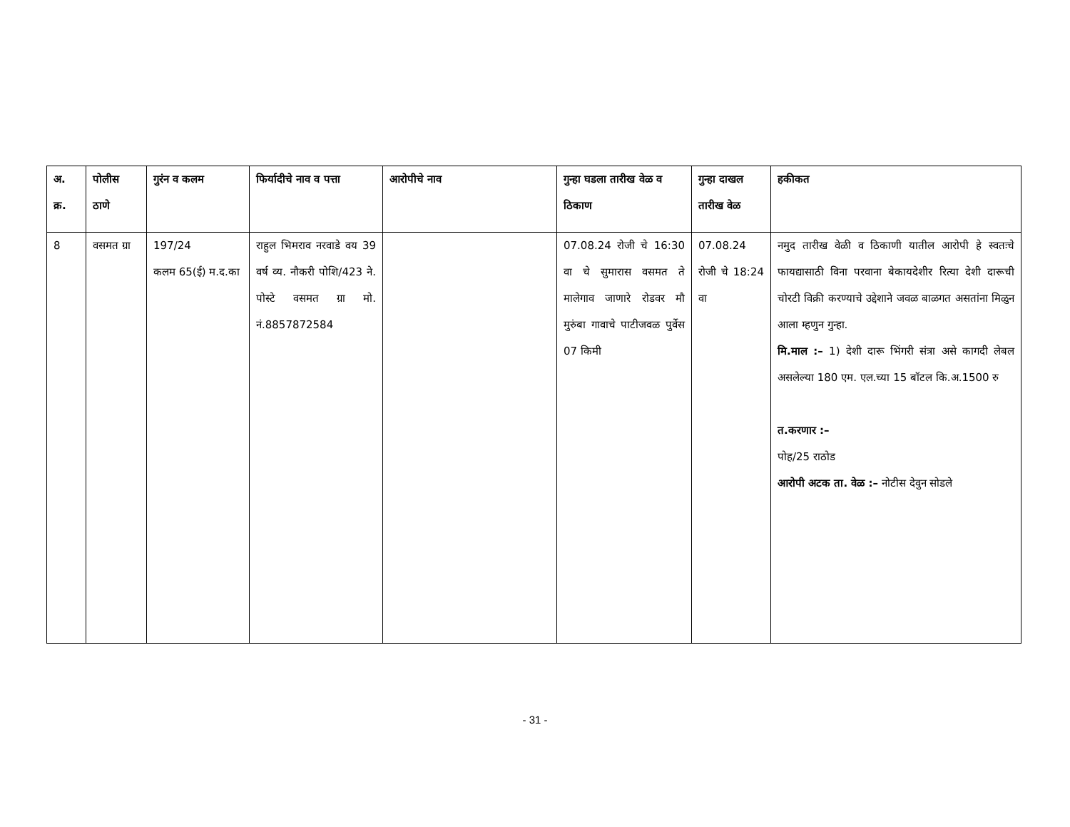| अ. क्र. | पोलीस ठाणे | गुरंन व कलम | फिर्यादीचे नाव व पत्ता | आरोपीचे नाव | गुन्हा घडला तारीख वेळ व ठिकाण | गुन्हा दाखल तारीख वेळ | हकीकत |
| --- | --- | --- | --- | --- | --- | --- | --- |
| 8 | वसमत ग्रा | 197/24 कलम 65(ई) म.द.का | राहुल भिमराव नरवाडे वय 39 वर्ष व्य. नौकरी पोशि/423 ने. पोस्टे वसमत ग्रा मो. नं.8857872584 | | 07.08.24 रोजी चे 16:30 वा चे सुमारास वसमत ते मालेगाव जाणारे रोडवर मौ मुरुंबा गावाचे पाटीजवळ पुर्वेस 07 किमी | 07.08.24 रोजी चे 18:24 वा | नमुद तारीख वेळी व ठिकाणी यातील आरोपी हे स्वतःचे फायद्यासाठी विना परवाना बेकायदेशीर रित्या देशी दारूची चोरटी विक्री करण्याचे उद्देशाने जवळ बाळगत असतांना मिळुन आला म्हणुन गुन्हा. मि.माल :– 1) देशी दारू भिंगरी संत्रा असे कागदी लेबल असलेल्या 180 एम. एल.च्या 15 बॉटल कि.अ.1500 रु त.करणार :– पोह/25 राठोड आरोपी अटक ता. वेळ :– नोटीस देवुन सोडले |
- 31 -